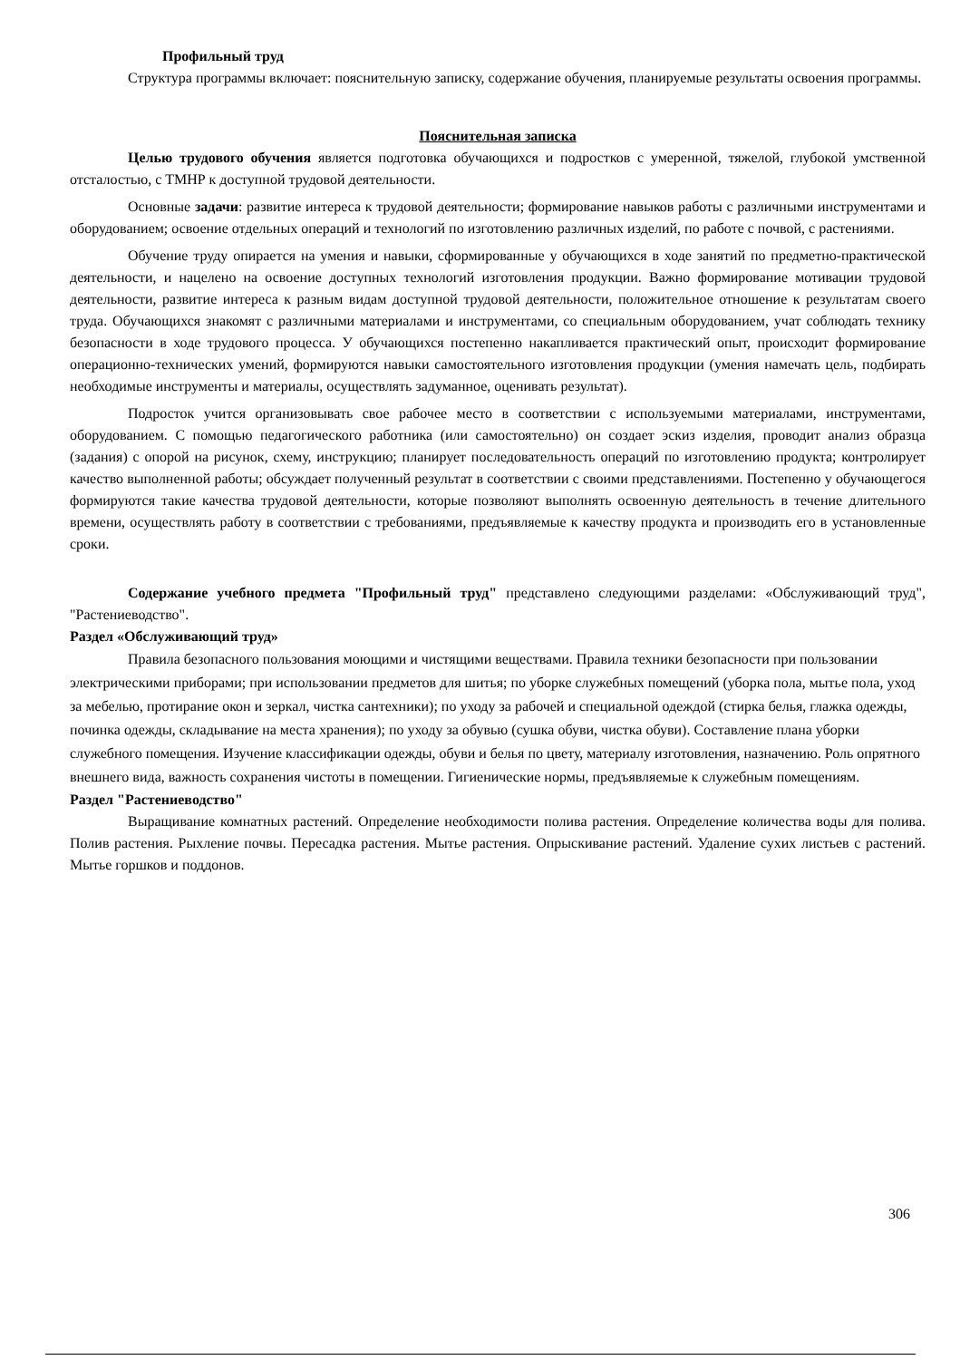Профильный труд
Структура программы включает: пояснительную записку, содержание обучения, планируемые результаты освоения программы.
Пояснительная записка
Целью трудового обучения является подготовка обучающихся и подростков с умеренной, тяжелой, глубокой умственной отсталостью, с ТМНР к доступной трудовой деятельности.
Основные задачи: развитие интереса к трудовой деятельности; формирование навыков работы с различными инструментами и оборудованием; освоение отдельных операций и технологий по изготовлению различных изделий, по работе с почвой, с растениями.
Обучение труду опирается на умения и навыки, сформированные у обучающихся в ходе занятий по предметно-практической деятельности, и нацелено на освоение доступных технологий изготовления продукции. Важно формирование мотивации трудовой деятельности, развитие интереса к разным видам доступной трудовой деятельности, положительное отношение к результатам своего труда. Обучающихся знакомят с различными материалами и инструментами, со специальным оборудованием, учат соблюдать технику безопасности в ходе трудового процесса. У обучающихся постепенно накапливается практический опыт, происходит формирование операционно-технических умений, формируются навыки самостоятельного изготовления продукции (умения намечать цель, подбирать необходимые инструменты и материалы, осуществлять задуманное, оценивать результат).
Подросток учится организовывать свое рабочее место в соответствии с используемыми материалами, инструментами, оборудованием. С помощью педагогического работника (или самостоятельно) он создает эскиз изделия, проводит анализ образца (задания) с опорой на рисунок, схему, инструкцию; планирует последовательность операций по изготовлению продукта; контролирует качество выполненной работы; обсуждает полученный результат в соответствии с своими представлениями. Постепенно у обучающегося формируются такие качества трудовой деятельности, которые позволяют выполнять освоенную деятельность в течение длительного времени, осуществлять работу в соответствии с требованиями, предъявляемые к качеству продукта и производить его в установленные сроки.
Содержание учебного предмета "Профильный труд" представлено следующими разделами: «Обслуживающий труд", "Растениеводство".
Раздел «Обслуживающий труд»
Правила безопасного пользования моющими и чистящими веществами. Правила техники безопасности при пользовании электрическими приборами; при использовании предметов для шитья; по уборке служебных помещений (уборка пола, мытье пола, уход за мебелью, протирание окон и зеркал, чистка сантехники); по уходу за рабочей и специальной одеждой (стирка белья, глажка одежды, починка одежды, складывание на места хранения); по уходу за обувью (сушка обуви, чистка обуви). Составление плана уборки служебного помещения. Изучение классификации одежды, обуви и белья по цвету, материалу изготовления, назначению. Роль опрятного внешнего вида, важность сохранения чистоты в помещении. Гигиенические нормы, предъявляемые к служебным помещениям.
Раздел "Растениеводство"
Выращивание комнатных растений. Определение необходимости полива растения. Определение количества воды для полива. Полив растения. Рыхление почвы. Пересадка растения. Мытье растения. Опрыскивание растений. Удаление сухих листьев с растений. Мытье горшков и поддонов.
306